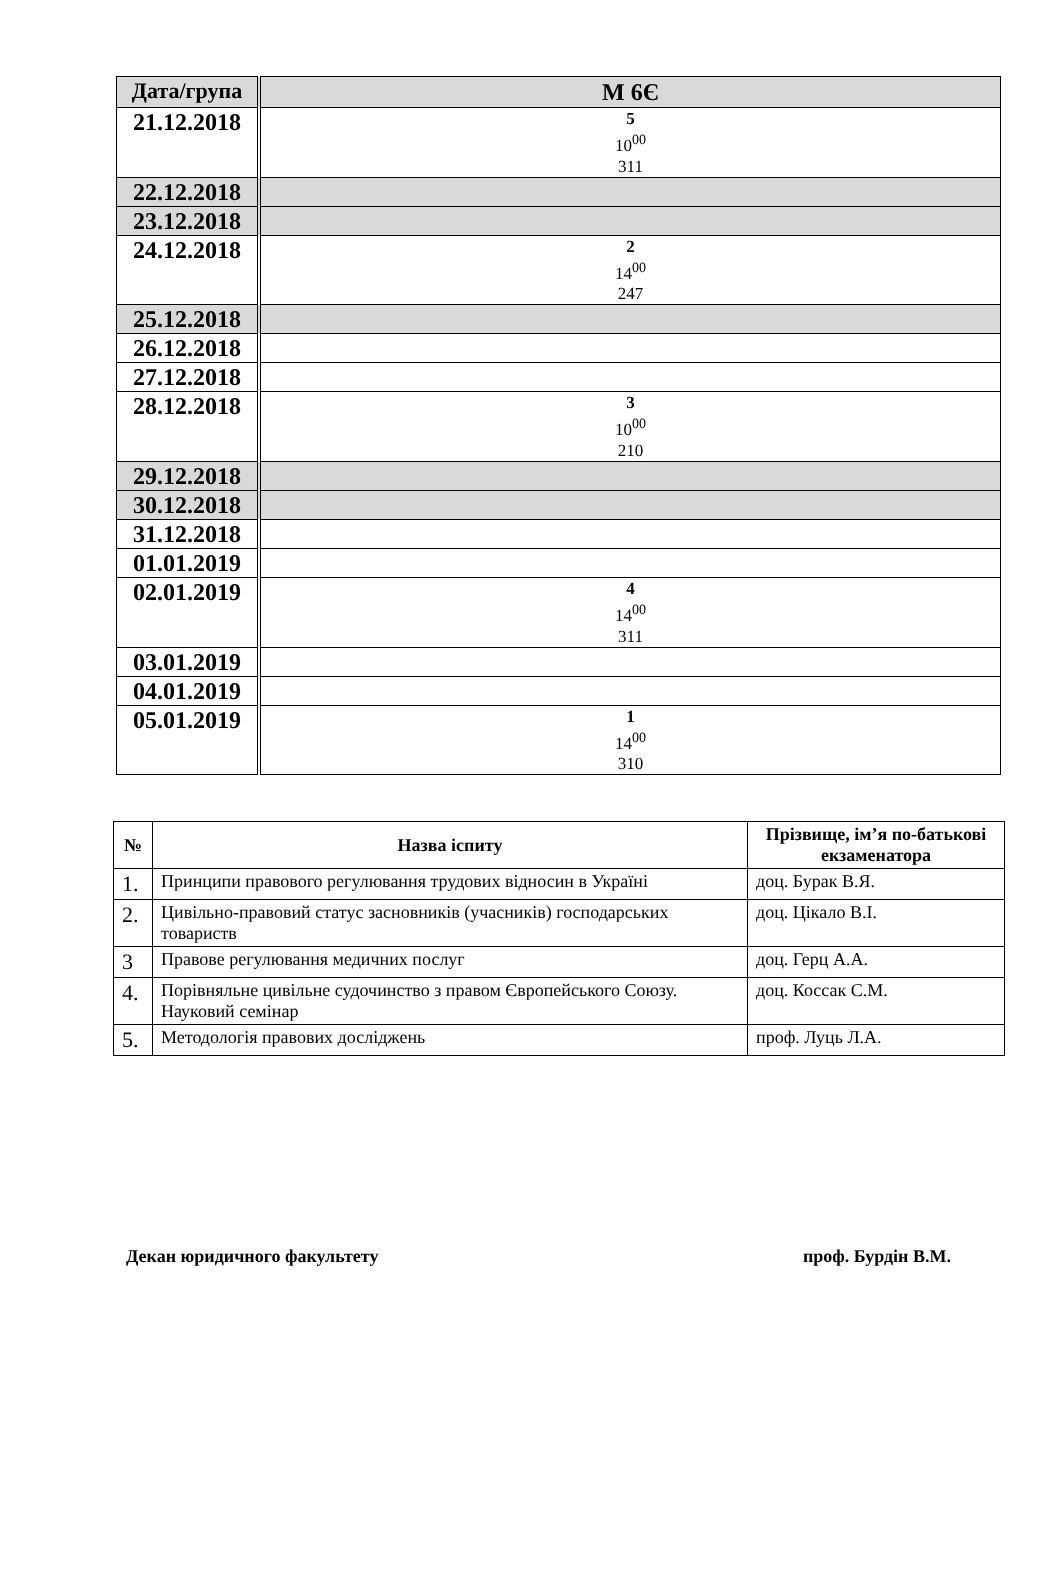| Дата/група | М 6Є |
| 21.12.2018 | 5 10<sup>00</sup> 311 |
| 22.12.2018 | |
| 23.12.2018 | |
| 24.12.2018 | 2 14<sup>00</sup> 247 |
| 25.12.2018 | |
| 26.12.2018 | |
| 27.12.2018 | |
| 28.12.2018 | 3 10<sup>00</sup> 210 |
| 29.12.2018 | |
| 30.12.2018 | |
| 31.12.2018 | |
| 01.01.2019 | |
| 02.01.2019 | 4 14<sup>00</sup> 311 |
| 03.01.2019 | |
| 04.01.2019 | |
| 05.01.2019 | 1 14<sup>00</sup> 310 |
| № | Назва іспиту | Прізвище, ім’я по-батькові екзаменатора |
| --- | --- | --- |
| 1. | Принципи правового регулювання трудових відносин в Україні | доц. Бурак В.Я. |
| 2. | Цивільно-правовий статус засновників (учасників) господарських товариств | доц. Цікало В.І. |
| 3 | Правове регулювання медичних послуг | доц. Герц А.А. |
| 4. | Порівняльне цивільне судочинство з правом Європейського Союзу. Науковий семінар | доц. Коссак С.М. |
| 5. | Методологія правових досліджень | проф. Луць Л.А. |
Декан юридичного факультету проф. Бурдін В.М.